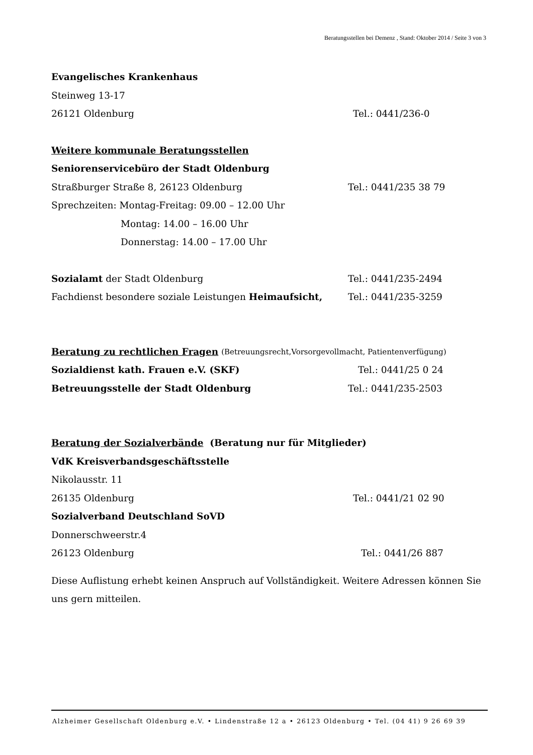Beratungsstellen bei Demenz , Stand: Oktober 2014 / Seite 3 von 3
Evangelisches Krankenhaus
Steinweg 13-17
26121 Oldenburg Tel.: 0441/236-0
Weitere kommunale Beratungsstellen
Seniorenservicebüro der Stadt Oldenburg
Straßburger Straße 8, 26123 Oldenburg Tel.: 0441/235 38 79
Sprechzeiten: Montag-Freitag: 09.00 – 12.00 Uhr
Montag: 14.00 – 16.00 Uhr
Donnerstag: 14.00 – 17.00 Uhr
Sozialamt der Stadt Oldenburg Tel.: 0441/235-2494
Fachdienst besondere soziale Leistungen Heimaufsicht, Tel.: 0441/235-3259
Beratung zu rechtlichen Fragen (Betreuungsrecht,Vorsorgevollmacht, Patientenverfügung)
Sozialdienst kath. Frauen e.V. (SKF) Tel.: 0441/25 0 24
Betreuungsstelle der Stadt Oldenburg Tel.: 0441/235-2503
Beratung der Sozialverbände (Beratung nur für Mitglieder)
VdK Kreisverbandsgeschäftsstelle
Nikolausstr. 11
26135 Oldenburg Tel.: 0441/21 02 90
Sozialverband Deutschland SoVD
Donnerschweerstr.4
26123 Oldenburg Tel.: 0441/26 887
Diese Auflistung erhebt keinen Anspruch auf Vollständigkeit. Weitere Adressen können Sie uns gern mitteilen.
Alzheimer Gesellschaft Oldenburg e.V. • Lindenstraße 12 a • 26123 Oldenburg • Tel. (04 41) 9 26 69 39